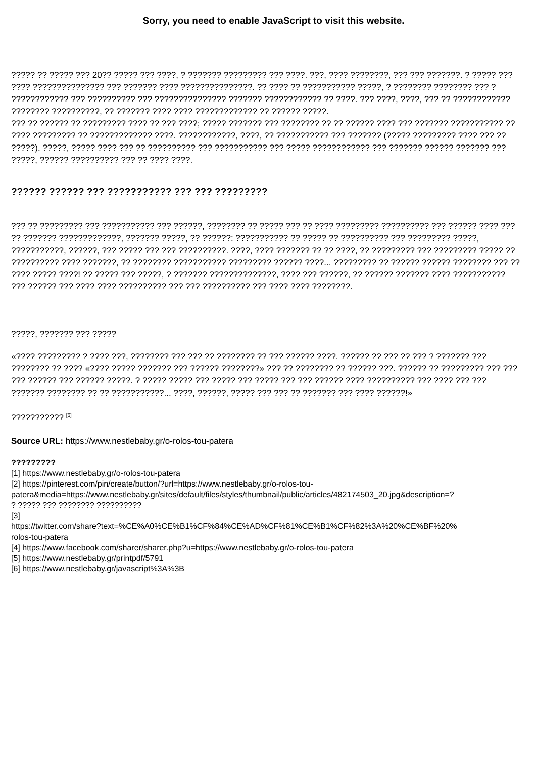Sorry, you need to enable JavaScript to visit this website.
????? ?? ????? ??? 20?? ????? ??? ????, ? ??????? ????????? ??? ????. ???, ???? ????????, ??? ??? ???????. ? ????? ??? ???? ??????????????? ??? ??????? ???? ???????????????. ?? ???? ?? ??????????? ?????, ? ???????? ???????? ??? ? ???????????? ??? ?????????? ??? ??????????????? ??????? ???????????? ?? ????. ??? ????, ????, ??? ?? ???????????? ???????? ??????????, ?? ??????? ???? ???? ????????????? ?? ?????? ?????.
??? ?? ?????? ?? ????????? ???? ?? ??? ????; ????? ??????? ??? ???????? ?? ?? ?????? ???? ??? ??????? ??????????? ?? ???? ????????? ?? ????????????? ????. ????????????, ????, ?? ??????????? ??? ??????? (????? ????????? ???? ??? ?? ?????). ?????, ????? ???? ??? ?? ?????????? ??? ??????????? ??? ????? ???????????? ??? ??????? ?????? ??????? ??? ?????, ?????? ?????????? ??? ?? ???? ????.
?????? ?????? ??? ??????????? ??? ??? ?????????
??? ?? ????????? ??? ??????????? ??? ??????, ???????? ?? ????? ??? ?? ???? ????????? ?????????? ??? ?????? ???? ??? ?? ??????? ?????????????, ??????? ?????, ?? ??????: ??????????? ?? ????? ?? ?????????? ??? ????????? ?????, ???????????, ??????, ??? ????? ??? ??? ??????????. ????, ???? ??????? ?? ?? ????, ?? ????????? ??? ????????? ????? ?? ?????????? ???? ???????, ?? ???????? ??????????? ????????? ?????? ????... ????????? ?? ?????? ?????? ???????? ??? ?? ???? ????? ????! ?? ????? ??? ?????, ? ??????? ??????????????, ???? ??? ??????, ?? ?????? ??????? ???? ??????????? ??? ?????? ??? ???? ???? ?????????? ??? ??? ?????????? ??? ???? ???? ????????.
?????, ??????? ??? ?????
«???? ????????? ? ???? ???, ???????? ??? ??? ?? ???????? ?? ??? ?????? ????. ?????? ?? ??? ?? ??? ? ??????? ??? ???????? ?? ???? «???? ????? ??????? ??? ?????? ????????» ??? ?? ???????? ?? ?????? ???. ?????? ?? ????????? ??? ??? ??? ?????? ??? ?????? ?????. ? ????? ????? ??? ????? ??? ????? ??? ??? ?????? ???? ?????????? ??? ???? ??? ??? ??????? ???????? ?? ?? ???????????... ????, ??????, ????? ??? ??? ?? ??????? ??? ???? ??????!»
??????????? <sup>[6]</sup>
Source URL: https://www.nestlebaby.gr/o-rolos-tou-patera
?????????
[1] https://www.nestlebaby.gr/o-rolos-tou-patera
[2] https://pinterest.com/pin/create/button/?url=https://www.nestlebaby.gr/o-rolos-tou-
patera&media=https://www.nestlebaby.gr/sites/default/files/styles/thumbnail/public/articles/482174503_20.jpg&description=?
? ????? ??? ???????? ??????????
[3]
https://twitter.com/share?text=%CE%A0%CE%B1%CF%84%CE%AD%CF%81%CE%B1%CF%82%3A%20%CE%BF%20%
rolos-tou-patera
[4] https://www.facebook.com/sharer/sharer.php?u=https://www.nestlebaby.gr/o-rolos-tou-patera
[5] https://www.nestlebaby.gr/printpdf/5791
[6] https://www.nestlebaby.gr/javascript%3A%3B